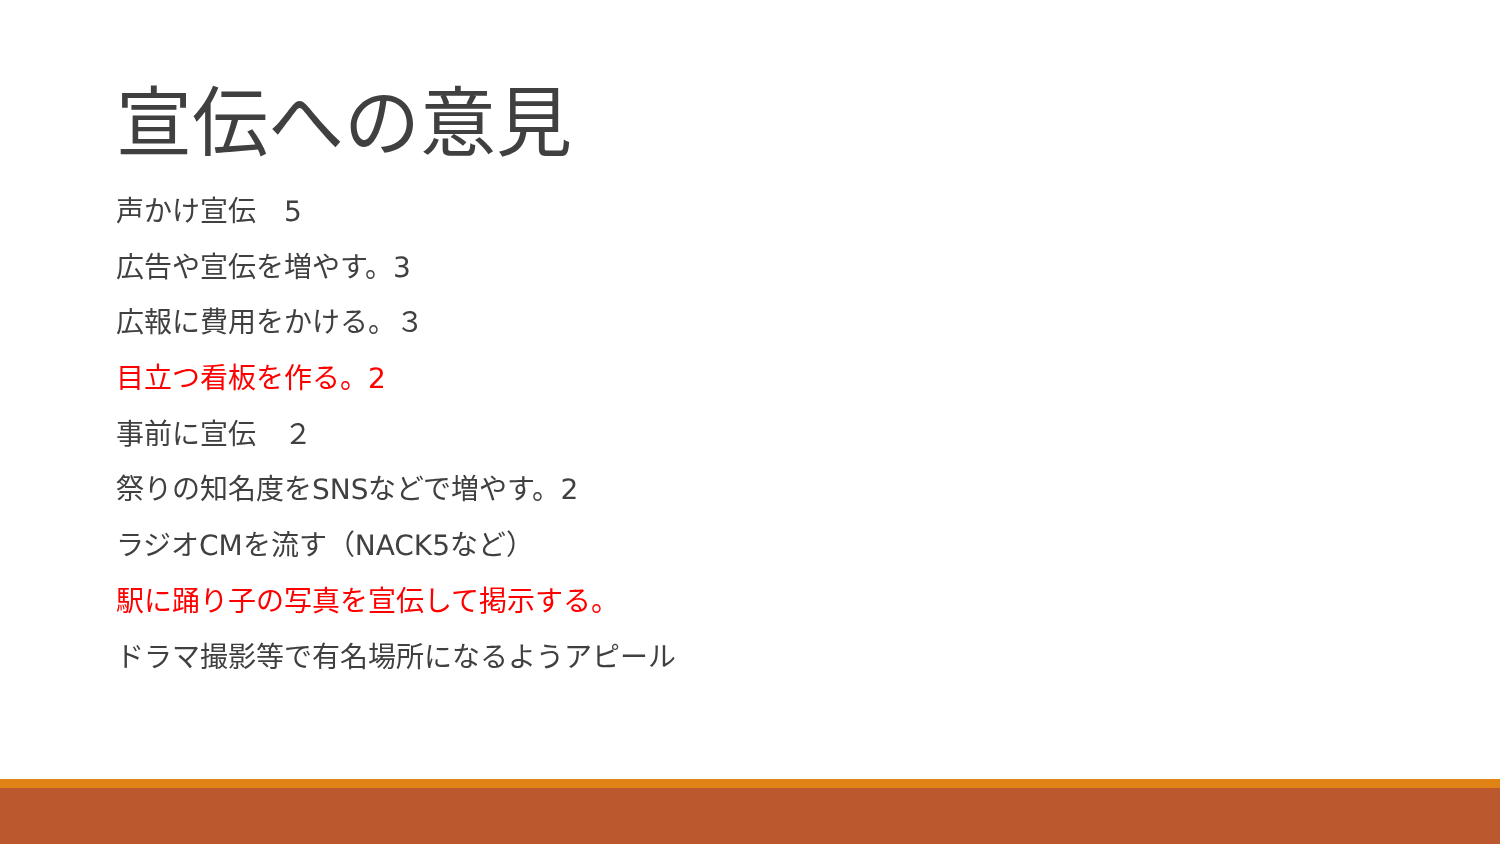宣伝への意見
声かけ宣伝　5
広告や宣伝を増やす。3
広報に費用をかける。３
目立つ看板を作る。2
事前に宣伝　２
祭りの知名度をSNSなどで増やす。2
ラジオCMを流す（NACK5など）
駅に踊り子の写真を宣伝して掲示する。
ドラマ撮影等で有名場所になるようアピール